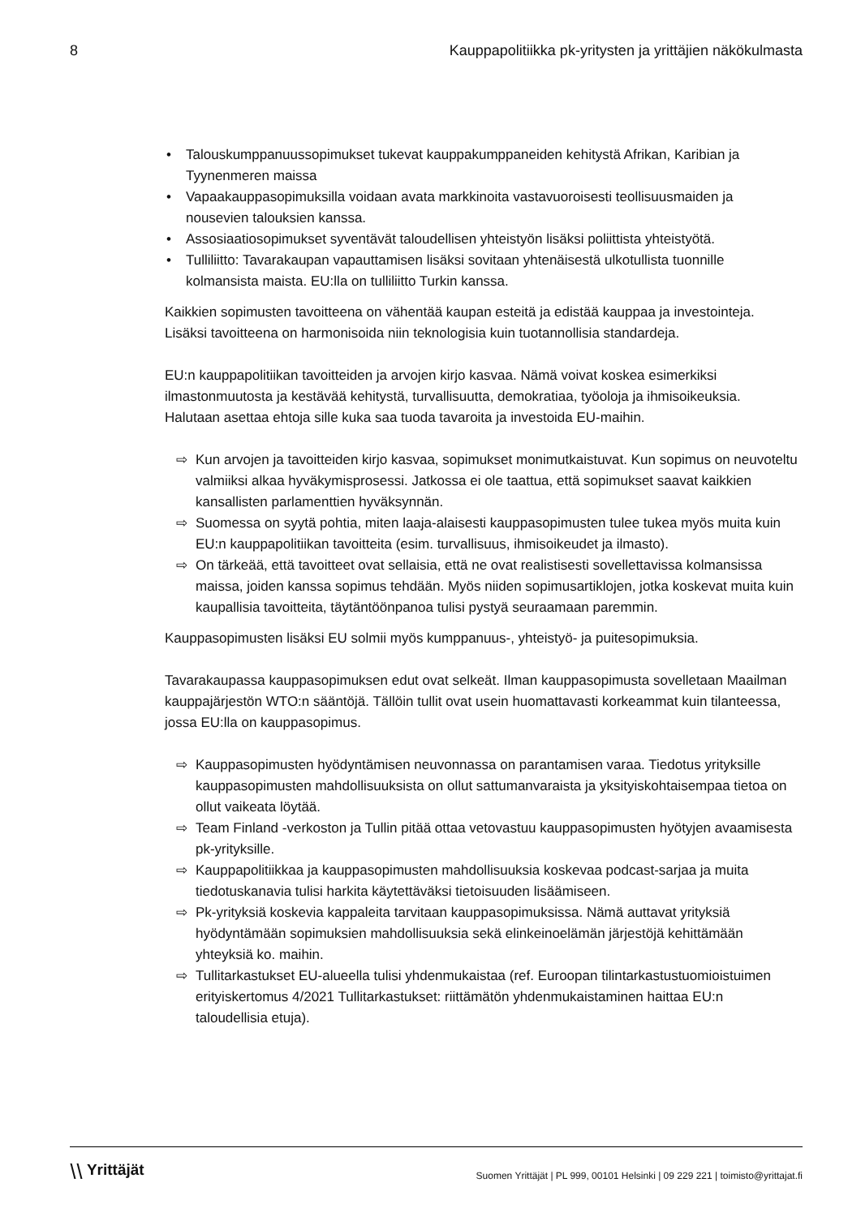8 Kauppapolitiikka pk-yritysten ja yrittäjien näkökulmasta
• Talouskumppanuussopimukset tukevat kauppakumppaneiden kehitystä Afrikan, Karibian ja Tyynenmeren maissa
• Vapaakauppasopimuksilla voidaan avata markkinoita vastavuoroisesti teollisuusmaiden ja nousevien talouksien kanssa.
• Assosiaatiosopimukset syventävät taloudellisen yhteistyön lisäksi poliittista yhteistyötä.
• Tulliliitto: Tavarakaupan vapauttamisen lisäksi sovitaan yhtenäisestä ulkotullista tuonnille kolmansista maista. EU:lla on tulliliitto Turkin kanssa.
Kaikkien sopimusten tavoitteena on vähentää kaupan esteitä ja edistää kauppaa ja investointeja. Lisäksi tavoitteena on harmonisoida niin teknologisia kuin tuotannollisia standardeja.
EU:n kauppapolitiikan tavoitteiden ja arvojen kirjo kasvaa. Nämä voivat koskea esimerkiksi ilmastonmuutosta ja kestävää kehitystä, turvallisuutta, demokratiaa, työoloja ja ihmisoikeuksia. Halutaan asettaa ehtoja sille kuka saa tuoda tavaroita ja investoida EU-maihin.
⇨ Kun arvojen ja tavoitteiden kirjo kasvaa, sopimukset monimutkaistuvat. Kun sopimus on neuvoteltu valmiiksi alkaa hyväkymisprosessi. Jatkossa ei ole taattua, että sopimukset saavat kaikkien kansallisten parlamenttien hyväksynnän.
⇨ Suomessa on syytä pohtia, miten laaja-alaisesti kauppasopimusten tulee tukea myös muita kuin EU:n kauppapolitiikan tavoitteita (esim. turvallisuus, ihmisoikeudet ja ilmasto).
⇨ On tärkeää, että tavoitteet ovat sellaisia, että ne ovat realistisesti sovellettavissa kolmansissa maissa, joiden kanssa sopimus tehdään. Myös niiden sopimusartiklojen, jotka koskevat muita kuin kaupallisia tavoitteita, täytäntöönpanoa tulisi pystyä seuraamaan paremmin.
Kauppasopimusten lisäksi EU solmii myös kumppanuus-, yhteistyö- ja puitesopimuksia.
Tavarakaupassa kauppasopimuksen edut ovat selkeät. Ilman kauppasopimusta sovelletaan Maailman kauppajärjestön WTO:n sääntöjä. Tällöin tullit ovat usein huomattavasti korkeammat kuin tilanteessa, jossa EU:lla on kauppasopimus.
⇨ Kauppasopimusten hyödyntämisen neuvonnassa on parantamisen varaa. Tiedotus yrityksille kauppasopimusten mahdollisuuksista on ollut sattumanvaraista ja yksityiskohtaisempaa tietoa on ollut vaikeata löytää.
⇨ Team Finland -verkoston ja Tullin pitää ottaa vetovastuu kauppasopimusten hyötyjen avaamisesta pk-yrityksille.
⇨ Kauppapolitiikkaa ja kauppasopimusten mahdollisuuksia koskevaa podcast-sarjaa ja muita tiedotuskanavia tulisi harkita käytettäväksi tietoisuuden lisäämiseen.
⇨ Pk-yrityksiä koskevia kappaleita tarvitaan kauppasopimuksissa. Nämä auttavat yrityksiä hyödyntämään sopimuksien mahdollisuuksia sekä elinkeinoelämän järjestöjä kehittämään yhteyksiä ko. maihin.
⇨ Tullitarkastukset EU-alueella tulisi yhdenmukaistaa (ref. Euroopan tilintarkastustuomioistuimen erityiskertomus 4/2021 Tullitarkastukset: riittämätön yhdenmukaistaminen haittaa EU:n taloudellisia etuja).
⧹⧹ Yrittäjät Suomen Yrittäjät | PL 999, 00101 Helsinki | 09 229 221 | toimisto@yrittajat.fi